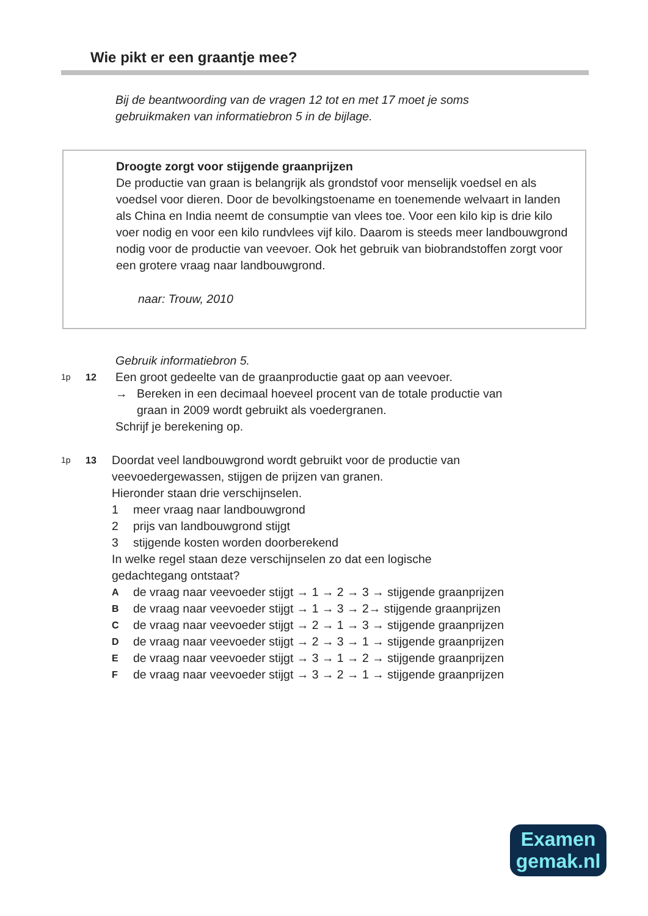Wie pikt er een graantje mee?
Bij de beantwoording van de vragen 12 tot en met 17 moet je soms
gebruikmaken van informatiebron 5 in de bijlage.
Droogte zorgt voor stijgende graanprijzen
De productie van graan is belangrijk als grondstof voor menselijk voedsel en als voedsel voor dieren. Door de bevolkingstoename en toenemende welvaart in landen als China en India neemt de consumptie van vlees toe. Voor een kilo kip is drie kilo voer nodig en voor een kilo rundvlees vijf kilo. Daarom is steeds meer landbouwgrond nodig voor de productie van veevoer. Ook het gebruik van biobrandstoffen zorgt voor een grotere vraag naar landbouwgrond.
naar: Trouw, 2010
Gebruik informatiebron 5.
1p 12
Een groot gedeelte van de graanproductie gaat op aan veevoer.
→ Bereken in een decimaal hoeveel procent van de totale productie van
graan in 2009 wordt gebruikt als voedergranen.
Schrijf je berekening op.
1p 13
Doordat veel landbouwgrond wordt gebruikt voor de productie van
veevoedergewassen, stijgen de prijzen van granen.
Hieronder staan drie verschijnselen.
1 meer vraag naar landbouwgrond
2 prijs van landbouwgrond stijgt
3 stijgende kosten worden doorberekend
In welke regel staan deze verschijnselen zo dat een logische
gedachtegang ontstaat?
Ade vraag naar veevoeder stijgt → 1 → 2 → 3 → stijgende graanprijzen
Bde vraag naar veevoeder stijgt → 1 → 3 → 2→ stijgende graanprijzen
Cde vraag naar veevoeder stijgt → 2 → 1 → 3 → stijgende graanprijzen
Dde vraag naar veevoeder stijgt → 2 → 3 → 1 → stijgende graanprijzen
Ede vraag naar veevoeder stijgt → 3 → 1 → 2 → stijgende graanprijzen
Fde vraag naar veevoeder stijgt → 3 → 2 → 1 → stijgende graanprijzen
Examen
gemak.nl